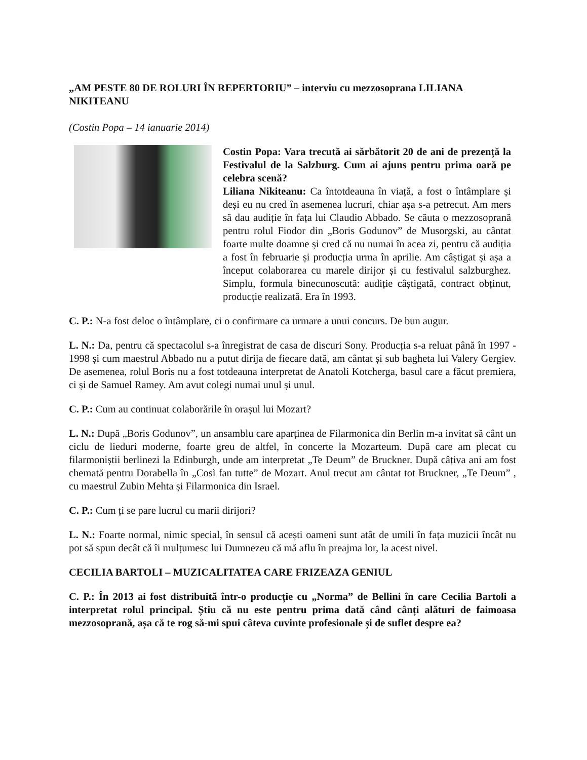„AM PESTE 80 DE ROLURI ÎN REPERTORIU” – interviu cu mezzosoprana LILIANA NIKITEANU
(Costin Popa – 14 ianuarie 2014)
Costin Popa: Vara trecută ai sărbătorit 20 de ani de prezență la Festivalul de la Salzburg. Cum ai ajuns pentru prima oară pe celebra scenă?
Liliana Nikiteanu: Ca întotdeauna în viață, a fost o întâmplare și deși eu nu cred în asemenea lucruri, chiar așa s-a petrecut. Am mers să dau audiție în fața lui Claudio Abbado. Se căuta o mezzosoprană pentru rolul Fiodor din „Boris Godunov” de Musorgski, au cântat foarte multe doamne și cred că nu numai în acea zi, pentru că audiția a fost în februarie și producția urma în aprilie. Am câștigat și așa a început colaborarea cu marele dirijor și cu festivalul salzburghez. Simplu, formula binecunoscută: audiție câștigată, contract obținut, producție realizată. Era în 1993.
C. P.: N-a fost deloc o întâmplare, ci o confirmare ca urmare a unui concurs. De bun augur.
L. N.: Da, pentru că spectacolul s-a înregistrat de casa de discuri Sony. Producția s-a reluat până în 1997 - 1998 și cum maestrul Abbado nu a putut dirija de fiecare dată, am cântat și sub bagheta lui Valery Gergiev. De asemenea, rolul Boris nu a fost totdeauna interpretat de Anatoli Kotcherga, basul care a făcut premiera, ci și de Samuel Ramey. Am avut colegi numai unul și unul.
C. P.: Cum au continuat colaborările în orașul lui Mozart?
L. N.: După „Boris Godunov”, un ansamblu care aparținea de Filarmonica din Berlin m-a invitat să cânt un ciclu de lieduri moderne, foarte greu de altfel, în concerte la Mozarteum. După care am plecat cu filarmoniștii berlinezi la Edinburgh, unde am interpretat „Te Deum” de Bruckner. După câțiva ani am fost chemată pentru Dorabella în „Così fan tutte” de Mozart. Anul trecut am cântat tot Bruckner, „Te Deum” , cu maestrul Zubin Mehta și Filarmonica din Israel.
C. P.: Cum ți se pare lucrul cu marii dirijori?
L. N.: Foarte normal, nimic special, în sensul că acești oameni sunt atât de umili în fața muzicii încât nu pot să spun decât că îi mulțumesc lui Dumnezeu că mă aflu în preajma lor, la acest nivel.
CECILIA BARTOLI – MUZICALITATEA CARE FRIZEAZA GENIUL
C. P.: În 2013 ai fost distribuită într-o producție cu „Norma” de Bellini în care Cecilia Bartoli a interpretat rolul principal. Știu că nu este pentru prima dată când cânți alături de faimoasa mezzosoprană, așa că te rog să-mi spui câteva cuvinte profesionale și de suflet despre ea?